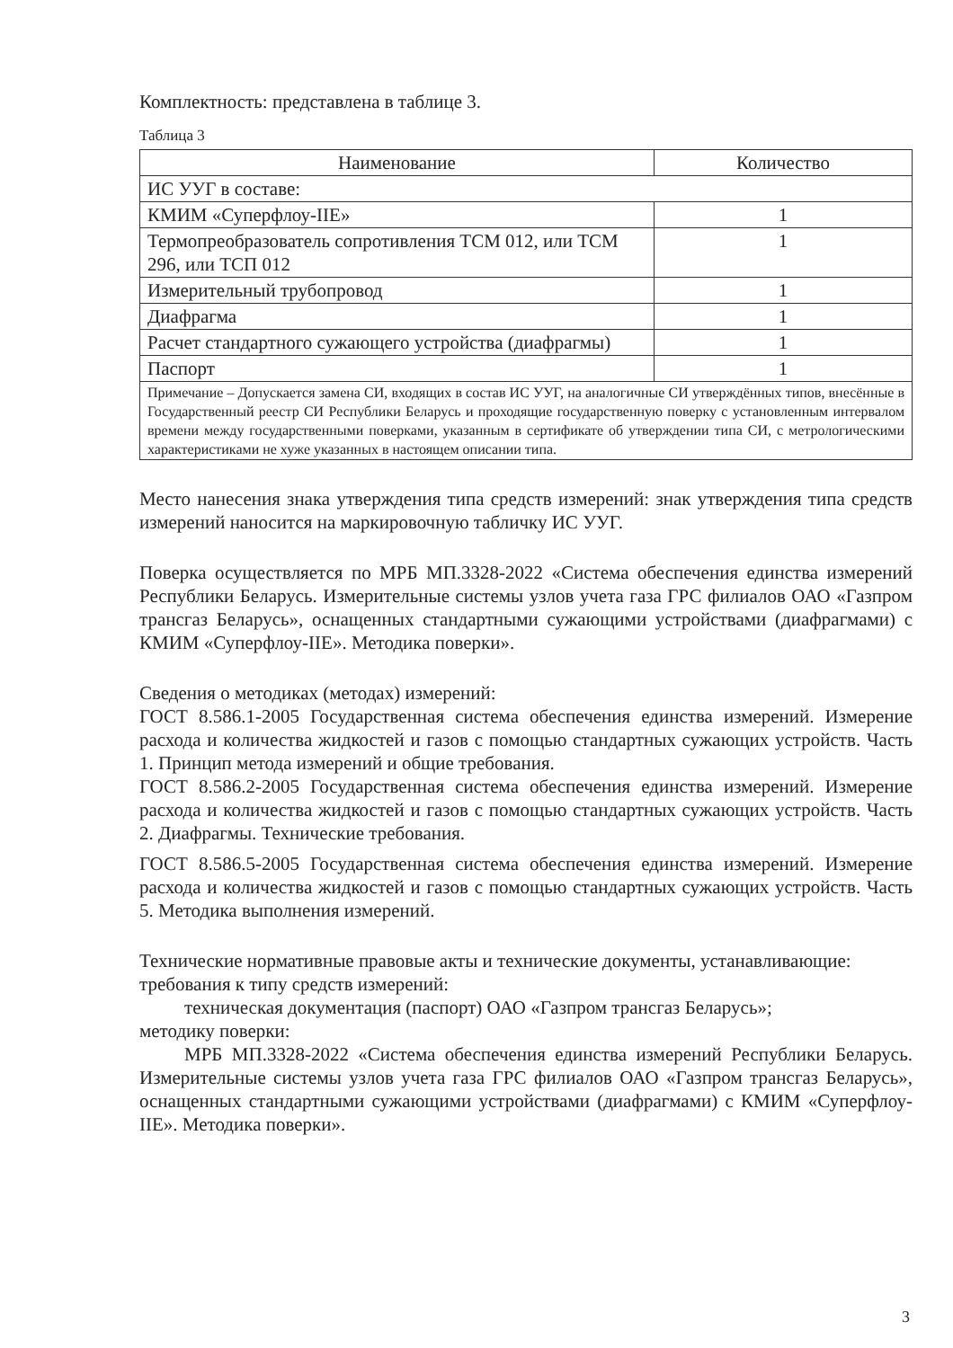Комплектность: представлена в таблице 3.
Таблица 3
| Наименование | Количество |
| --- | --- |
| ИС УУГ в составе: | |
| КМИМ «Суперфлоу-IIЕ» | 1 |
| Термопреобразователь сопротивления ТСМ 012, или ТСМ 296, или ТСП 012 | 1 |
| Измерительный трубопровод | 1 |
| Диафрагма | 1 |
| Расчет стандартного сужающего устройства (диафрагмы) | 1 |
| Паспорт | 1 |
| Примечание – Допускается замена СИ, входящих в состав ИС УУГ, на аналогичные СИ утверждённых типов, внесённые в Государственный реестр СИ Республики Беларусь и проходящие государственную поверку с установленным интервалом времени между государственными поверками, указанным в сертификате об утверждении типа СИ, с метрологическими характеристиками не хуже указанных в настоящем описании типа. | |
Место нанесения знака утверждения типа средств измерений: знак утверждения типа средств измерений наносится на маркировочную табличку ИС УУГ.
Поверка осуществляется по МРБ МП.3328-2022 «Система обеспечения единства измерений Республики Беларусь. Измерительные системы узлов учета газа ГРС филиалов ОАО «Газпром трансгаз Беларусь», оснащенных стандартными сужающими устройствами (диафрагмами) с КМИМ «Суперфлоу-IIЕ». Методика поверки».
Сведения о методиках (методах) измерений:
ГОСТ 8.586.1-2005 Государственная система обеспечения единства измерений. Измерение расхода и количества жидкостей и газов с помощью стандартных сужающих устройств. Часть 1. Принцип метода измерений и общие требования.
ГОСТ 8.586.2-2005 Государственная система обеспечения единства измерений. Измерение расхода и количества жидкостей и газов с помощью стандартных сужающих устройств. Часть 2. Диафрагмы. Технические требования.
ГОСТ 8.586.5-2005 Государственная система обеспечения единства измерений. Измерение расхода и количества жидкостей и газов с помощью стандартных сужающих устройств. Часть 5. Методика выполнения измерений.
Технические нормативные правовые акты и технические документы, устанавливающие:
требования к типу средств измерений:
техническая документация (паспорт) ОАО «Газпром трансгаз Беларусь»;
методику поверки:
МРБ МП.3328-2022 «Система обеспечения единства измерений Республики Беларусь. Измерительные системы узлов учета газа ГРС филиалов ОАО «Газпром трансгаз Беларусь», оснащенных стандартными сужающими устройствами (диафрагмами) с КМИМ «Суперфлоу-IIЕ». Методика поверки».
3